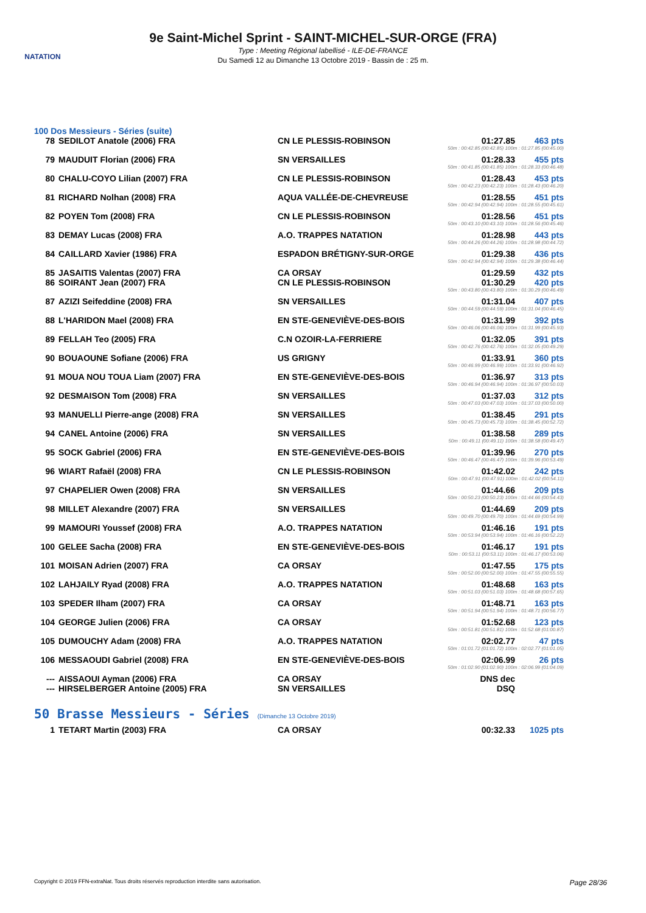NATATION
9e Saint-Michel Sprint - SAINT-MICHEL-SUR-ORGE (FRA)
Type : Meeting Régional labellisé - ILE-DE-FRANCE
Du Samedi 12 au Dimanche 13 Octobre 2019 - Bassin de : 25 m.
100 Dos Messieurs - Séries (suite)
| 78 | SEDILOT Anatole (2006) FRA | CN LE PLESSIS-ROBINSON | 01:27.85 | 463 pts |
| 50m : 00:42.85 (00:42.85) 100m : 01:27.85 (00:45.00) | | | | |
| 79 | MAUDUIT Florian (2006) FRA | SN VERSAILLES | 01:28.33 | 455 pts |
| 50m : 00:41.85 (00:41.85) 100m : 01:28.33 (00:46.48) | | | | |
| 80 | CHALU-COYO Lilian (2007) FRA | CN LE PLESSIS-ROBINSON | 01:28.43 | 453 pts |
| 50m : 00:42.23 (00:42.23) 100m : 01:28.43 (00:46.20) | | | | |
| 81 | RICHARD Nolhan (2008) FRA | AQUA VALLÉE-DE-CHEVREUSE | 01:28.55 | 451 pts |
| 50m : 00:42.94 (00:42.94) 100m : 01:28.55 (00:45.61) | | | | |
| 82 | POYEN Tom (2008) FRA | CN LE PLESSIS-ROBINSON | 01:28.56 | 451 pts |
| 50m : 00:43.10 (00:43.10) 100m : 01:28.56 (00:45.46) | | | | |
| 83 | DEMAY Lucas (2008) FRA | A.O. TRAPPES NATATION | 01:28.98 | 443 pts |
| 50m : 00:44.26 (00:44.26) 100m : 01:28.98 (00:44.72) | | | | |
| 84 | CAILLARD Xavier (1986) FRA | ESPADON BRÉTIGNY-SUR-ORGE | 01:29.38 | 436 pts |
| 50m : 00:42.94 (00:42.94) 100m : 01:29.38 (00:46.44) | | | | |
| 85 | JASAITIS Valentas (2007) FRA | CA ORSAY | 01:29.59 | 432 pts |
| 86 | SOIRANT Jean (2007) FRA | CN LE PLESSIS-ROBINSON | 01:30.29 | 420 pts |
| 50m : 00:43.80 (00:43.80) 100m : 01:30.29 (00:46.49) | | | | |
| 87 | AZIZI Seifeddine (2008) FRA | SN VERSAILLES | 01:31.04 | 407 pts |
| 50m : 00:44.59 (00:44.59) 100m : 01:31.04 (00:46.45) | | | | |
| 88 | L'HARIDON Mael (2008) FRA | EN STE-GENEVIÈVE-DES-BOIS | 01:31.99 | 392 pts |
| 50m : 00:46.06 (00:46.06) 100m : 01:31.99 (00:45.93) | | | | |
| 89 | FELLAH Teo (2005) FRA | C.N OZOIR-LA-FERRIERE | 01:32.05 | 391 pts |
| 50m : 00:42.76 (00:42.76) 100m : 01:32.05 (00:49.29) | | | | |
| 90 | BOUAOUNE Sofiane (2006) FRA | US GRIGNY | 01:33.91 | 360 pts |
| 50m : 00:46.99 (00:46.99) 100m : 01:33.91 (00:46.92) | | | | |
| 91 | MOUA NOU TOUA Liam (2007) FRA | EN STE-GENEVIÈVE-DES-BOIS | 01:36.97 | 313 pts |
| 50m : 00:46.94 (00:46.94) 100m : 01:36.97 (00:50.03) | | | | |
| 92 | DESMAISON Tom (2008) FRA | SN VERSAILLES | 01:37.03 | 312 pts |
| 50m : 00:47.03 (00:47.03) 100m : 01:37.03 (00:50.00) | | | | |
| 93 | MANUELLI Pierre-ange (2008) FRA | SN VERSAILLES | 01:38.45 | 291 pts |
| 50m : 00:45.73 (00:45.73) 100m : 01:38.45 (00:52.72) | | | | |
| 94 | CANEL Antoine (2006) FRA | SN VERSAILLES | 01:38.58 | 289 pts |
| 50m : 00:49.11 (00:49.11) 100m : 01:38.58 (00:49.47) | | | | |
| 95 | SOCK Gabriel (2006) FRA | EN STE-GENEVIÈVE-DES-BOIS | 01:39.96 | 270 pts |
| 50m : 00:46.47 (00:46.47) 100m : 01:39.96 (00:53.49) | | | | |
| 96 | WIART Rafaël (2008) FRA | CN LE PLESSIS-ROBINSON | 01:42.02 | 242 pts |
| 50m : 00:47.91 (00:47.91) 100m : 01:42.02 (00:54.11) | | | | |
| 97 | CHAPELIER Owen (2008) FRA | SN VERSAILLES | 01:44.66 | 209 pts |
| 50m : 00:50.23 (00:50.23) 100m : 01:44.66 (00:54.43) | | | | |
| 98 | MILLET Alexandre (2007) FRA | SN VERSAILLES | 01:44.69 | 209 pts |
| 50m : 00:49.70 (00:49.70) 100m : 01:44.69 (00:54.99) | | | | |
| 99 | MAMOURI Youssef (2008) FRA | A.O. TRAPPES NATATION | 01:46.16 | 191 pts |
| 50m : 00:53.94 (00:53.94) 100m : 01:46.16 (00:52.22) | | | | |
| 100 | GELEE Sacha (2008) FRA | EN STE-GENEVIÈVE-DES-BOIS | 01:46.17 | 191 pts |
| 50m : 00:53.11 (00:53.11) 100m : 01:46.17 (00:53.06) | | | | |
| 101 | MOISAN Adrien (2007) FRA | CA ORSAY | 01:47.55 | 175 pts |
| 50m : 00:52.00 (00:52.00) 100m : 01:47.55 (00:55.55) | | | | |
| 102 | LAHJAILY Ryad (2008) FRA | A.O. TRAPPES NATATION | 01:48.68 | 163 pts |
| 50m : 00:51.03 (00:51.03) 100m : 01:48.68 (00:57.65) | | | | |
| 103 | SPEDER Ilham (2007) FRA | CA ORSAY | 01:48.71 | 163 pts |
| 50m : 00:51.94 (00:51.94) 100m : 01:48.71 (00:56.77) | | | | |
| 104 | GEORGE Julien (2006) FRA | CA ORSAY | 01:52.68 | 123 pts |
| 50m : 00:51.81 (00:51.81) 100m : 01:52.68 (01:00.87) | | | | |
| 105 | DUMOUCHY Adam (2008) FRA | A.O. TRAPPES NATATION | 02:02.77 | 47 pts |
| 50m : 01:01.72 (01:01.72) 100m : 02:02.77 (01:01.05) | | | | |
| 106 | MESSAOUDI Gabriel (2008) FRA | EN STE-GENEVIÈVE-DES-BOIS | 02:06.99 | 26 pts |
| 50m : 01:02.90 (01:02.90) 100m : 02:06.99 (01:04.09) | | | | |
| --- | AISSAOUI Ayman (2006) FRA | CA ORSAY | DNS dec | |
| --- | HIRSELBERGER Antoine (2005) FRA | SN VERSAILLES | DSQ | |
50 Brasse Messieurs - Séries (Dimanche 13 Octobre 2019)
| 1 | TETART Martin (2003) FRA | CA ORSAY | 00:32.33 | 1025 pts |
Copyright © 2019 FFN-extraNat. Tous droits réservés reproduction interdite sans autorisation. Page 28/36